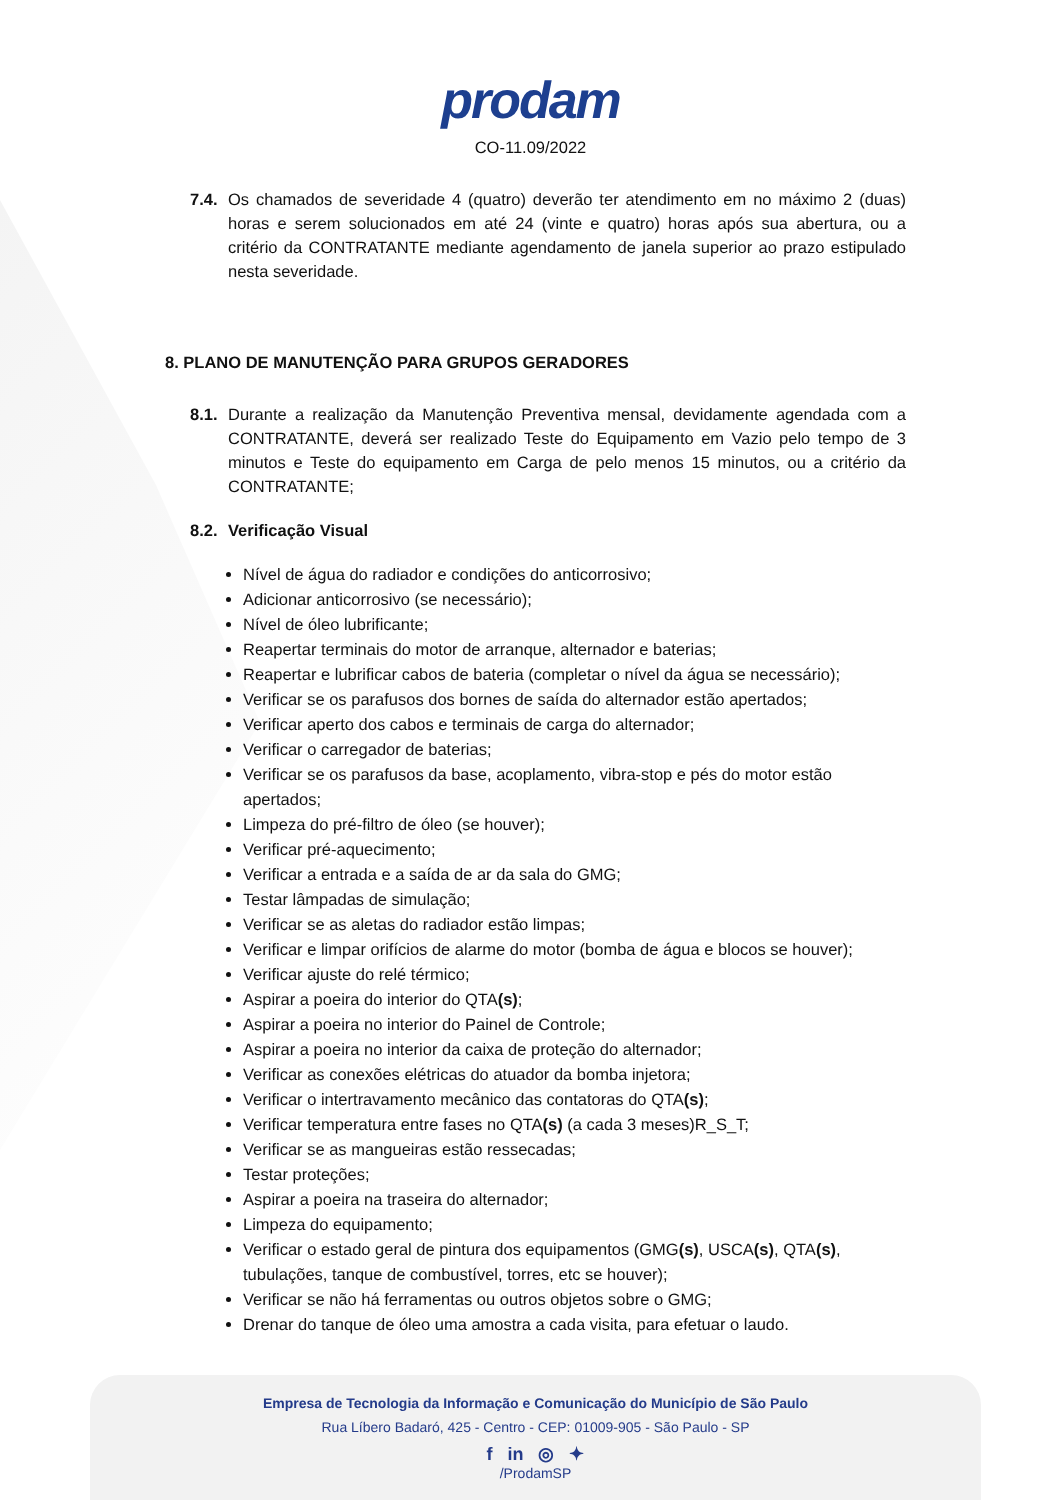prodam
CO-11.09/2022
7.4.
Os chamados de severidade 4 (quatro) deverão ter atendimento em no máximo 2 (duas) horas e serem solucionados em até 24 (vinte e quatro) horas após sua abertura, ou a critério da CONTRATANTE mediante agendamento de janela superior ao prazo estipulado nesta severidade.
8. PLANO DE MANUTENÇÃO PARA GRUPOS GERADORES
8.1.
Durante a realização da Manutenção Preventiva mensal, devidamente agendada com a CONTRATANTE, deverá ser realizado Teste do Equipamento em Vazio pelo tempo de 3 minutos e Teste do equipamento em Carga de pelo menos 15 minutos, ou a critério da CONTRATANTE;
8.2. Verificação Visual
Nível de água do radiador e condições do anticorrosivo;
Adicionar anticorrosivo (se necessário);
Nível de óleo lubrificante;
Reapertar terminais do motor de arranque, alternador e baterias;
Reapertar e lubrificar cabos de bateria (completar o nível da água se necessário);
Verificar se os parafusos dos bornes de saída do alternador estão apertados;
Verificar aperto dos cabos e terminais de carga do alternador;
Verificar o carregador de baterias;
Verificar se os parafusos da base, acoplamento, vibra-stop e pés do motor estão apertados;
Limpeza do pré-filtro de óleo (se houver);
Verificar pré-aquecimento;
Verificar a entrada e a saída de ar da sala do GMG;
Testar lâmpadas de simulação;
Verificar se as aletas do radiador estão limpas;
Verificar e limpar orifícios de alarme do motor (bomba de água e blocos se houver);
Verificar ajuste do relé térmico;
Aspirar a poeira do interior do QTA(s);
Aspirar a poeira no interior do Painel de Controle;
Aspirar a poeira no interior da caixa de proteção do alternador;
Verificar as conexões elétricas do atuador da bomba injetora;
Verificar o intertravamento mecânico das contatoras do QTA(s);
Verificar temperatura entre fases no QTA(s) (a cada 3 meses)R_S_T;
Verificar se as mangueiras estão ressecadas;
Testar proteções;
Aspirar a poeira na traseira do alternador;
Limpeza do equipamento;
Verificar o estado geral de pintura dos equipamentos (GMG(s), USCA(s), QTA(s), tubulações, tanque de combustível, torres, etc se houver);
Verificar se não há ferramentas ou outros objetos sobre o GMG;
Drenar do tanque de óleo uma amostra a cada visita, para efetuar o laudo.
Empresa de Tecnologia da Informação e Comunicação do Município de São Paulo
Rua Líbero Badaró, 425 - Centro - CEP: 01009-905 - São Paulo - SP
f in ◎ ✦
/ProdamSP